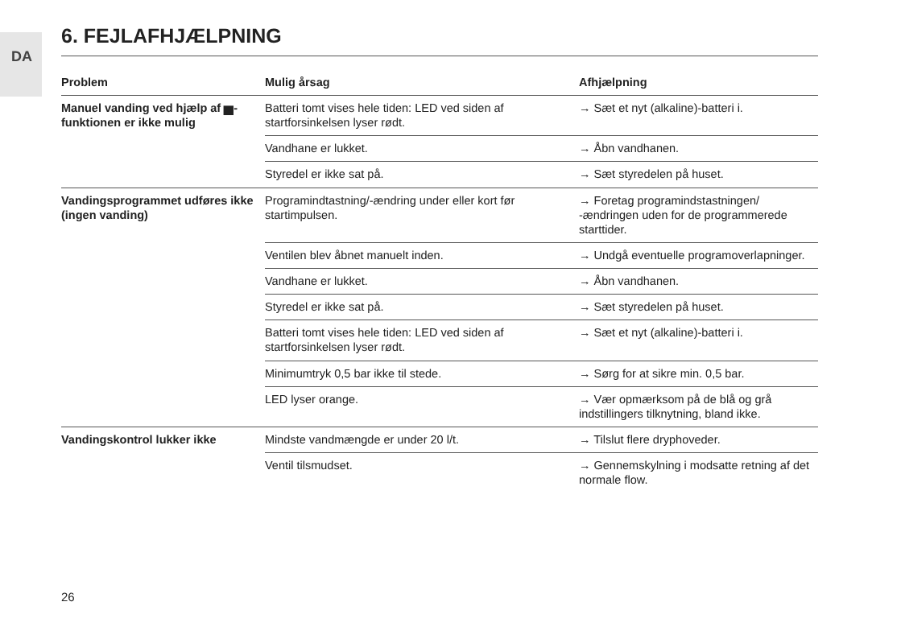DA
6. FEJLAFHJÆLPNING
| Problem | Mulig årsag | Afhjælpning |
| --- | --- | --- |
| Manuel vanding ved hjælp af ▅-funktionen er ikke mulig | Batteri tomt vises hele tiden: LED ved siden af startforsinkelsen lyser rødt. | → Sæt et nyt (alkaline)-batteri i. |
| | Vandhane er lukket. | → Åbn vandhanen. |
| | Styredel er ikke sat på. | → Sæt styredelen på huset. |
| Vandingsprogrammet udføres ikke (ingen vanding) | Programindtastning/-ændring under eller kort før startimpulsen. | → Foretag programindstastningen/ -ændringen uden for de programmerede starttider. |
| | Ventilen blev åbnet manuelt inden. | → Undgå eventuelle programoverlapninger. |
| | Vandhane er lukket. | → Åbn vandhanen. |
| | Styredel er ikke sat på. | → Sæt styredelen på huset. |
| | Batteri tomt vises hele tiden: LED ved siden af startforsinkelsen lyser rødt. | → Sæt et nyt (alkaline)-batteri i. |
| | Minimumtryk 0,5 bar ikke til stede. | → Sørg for at sikre min. 0,5 bar. |
| | LED lyser orange. | → Vær opmærksom på de blå og grå indstillingers tilknytning, bland ikke. |
| Vandingskontrol lukker ikke | Mindste vandmængde er under 20 l/t. | → Tilslut flere dryphoveder. |
| | Ventil tilsmudset. | → Gennemskylning i modsatte retning af det normale flow. |
26